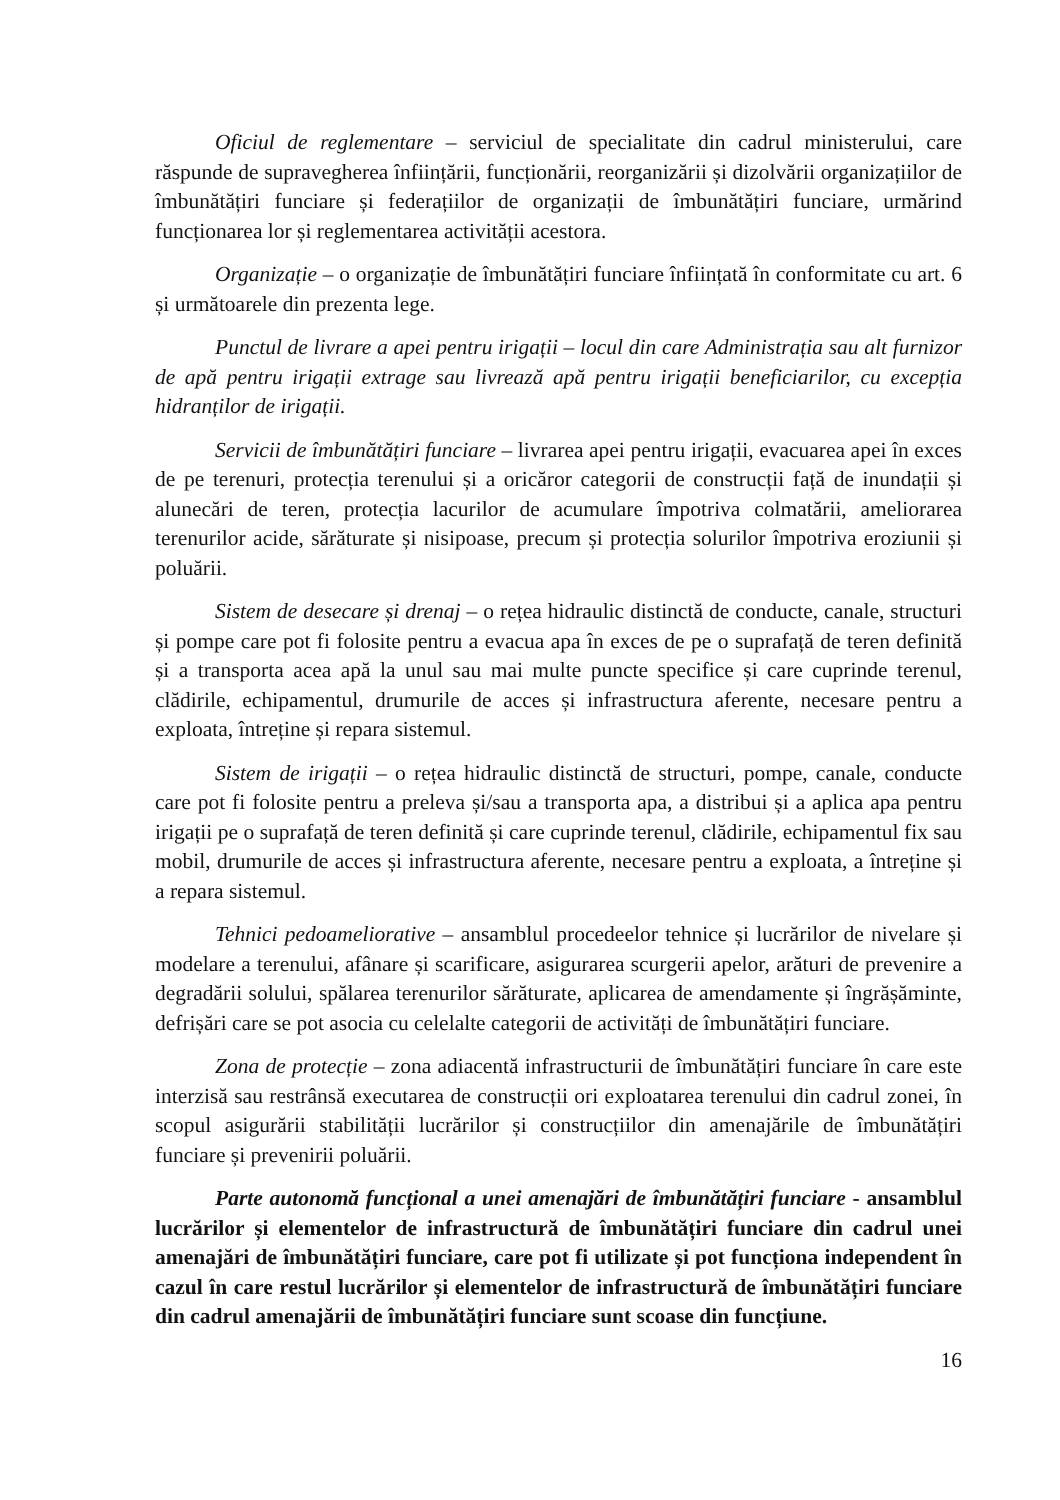Oficiul de reglementare – serviciul de specialitate din cadrul ministerului, care răspunde de supravegherea înființării, funcționării, reorganizării și dizolvării organizațiilor de îmbunătățiri funciare și federațiilor de organizații de îmbunătățiri funciare, urmărind funcționarea lor și reglementarea activității acestora.
Organizație – o organizație de îmbunătățiri funciare înființată în conformitate cu art. 6 și următoarele din prezenta lege.
Punctul de livrare a apei pentru irigații – locul din care Administrația sau alt furnizor de apă pentru irigații extrage sau livrează apă pentru irigații beneficiarilor, cu excepția hidranților de irigații.
Servicii de îmbunătățiri funciare – livrarea apei pentru irigații, evacuarea apei în exces de pe terenuri, protecția terenului și a oricăror categorii de construcții față de inundații și alunecări de teren, protecția lacurilor de acumulare împotriva colmatării, ameliorarea terenurilor acide, sărăturate și nisipoase, precum și protecția solurilor împotriva eroziunii și poluării.
Sistem de desecare și drenaj – o rețea hidraulic distinctă de conducte, canale, structuri și pompe care pot fi folosite pentru a evacua apa în exces de pe o suprafață de teren definită și a transporta acea apă la unul sau mai multe puncte specifice și care cuprinde terenul, clădirile, echipamentul, drumurile de acces și infrastructura aferente, necesare pentru a exploata, întreține și repara sistemul.
Sistem de irigații – o rețea hidraulic distinctă de structuri, pompe, canale, conducte care pot fi folosite pentru a preleva și/sau a transporta apa, a distribui și a aplica apa pentru irigații pe o suprafață de teren definită și care cuprinde terenul, clădirile, echipamentul fix sau mobil, drumurile de acces și infrastructura aferente, necesare pentru a exploata, a întreține și a repara sistemul.
Tehnici pedoameliorative – ansamblul procedeelor tehnice și lucrărilor de nivelare și modelare a terenului, afânare și scarificare, asigurarea scurgerii apelor, arături de prevenire a degradării solului, spălarea terenurilor sărăturate, aplicarea de amendamente și îngrășăminte, defrișări care se pot asocia cu celelalte categorii de activități de îmbunătățiri funciare.
Zona de protecție – zona adiacentă infrastructurii de îmbunătățiri funciare în care este interzisă sau restrânsă executarea de construcții ori exploatarea terenului din cadrul zonei, în scopul asigurării stabilității lucrărilor și construcțiilor din amenajările de îmbunătățiri funciare și prevenirii poluării.
Parte autonomă funcțional a unei amenajări de îmbunătățiri funciare - ansamblul lucrărilor și elementelor de infrastructură de îmbunătățiri funciare din cadrul unei amenajări de îmbunătățiri funciare, care pot fi utilizate și pot funcționa independent în cazul în care restul lucrărilor și elementelor de infrastructură de îmbunătățiri funciare din cadrul amenajării de îmbunătățiri funciare sunt scoase din funcțiune.
16